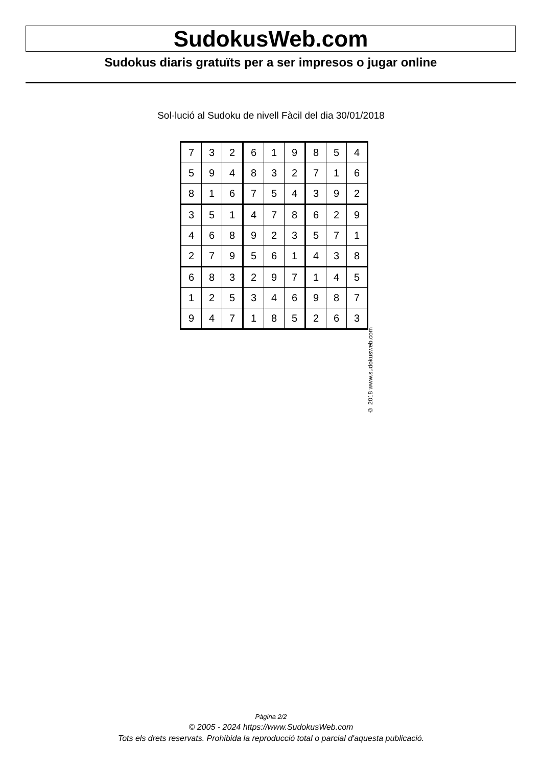SudokusWeb.com
Sudokus diaris gratuïts per a ser impresos o jugar online
Sol·lució al Sudoku de nivell Fàcil del dia 30/01/2018
| 7 | 3 | 2 | 6 | 1 | 9 | 8 | 5 | 4 |
| 5 | 9 | 4 | 8 | 3 | 2 | 7 | 1 | 6 |
| 8 | 1 | 6 | 7 | 5 | 4 | 3 | 9 | 2 |
| 3 | 5 | 1 | 4 | 7 | 8 | 6 | 2 | 9 |
| 4 | 6 | 8 | 9 | 2 | 3 | 5 | 7 | 1 |
| 2 | 7 | 9 | 5 | 6 | 1 | 4 | 3 | 8 |
| 6 | 8 | 3 | 2 | 9 | 7 | 1 | 4 | 5 |
| 1 | 2 | 5 | 3 | 4 | 6 | 9 | 8 | 7 |
| 9 | 4 | 7 | 1 | 8 | 5 | 2 | 6 | 3 |
© 2018 www.sudokusweb.com
Pàgina 2/2
© 2005 - 2024 https://www.SudokusWeb.com
Tots els drets reservats. Prohibida la reproducció total o parcial d'aquesta publicació.